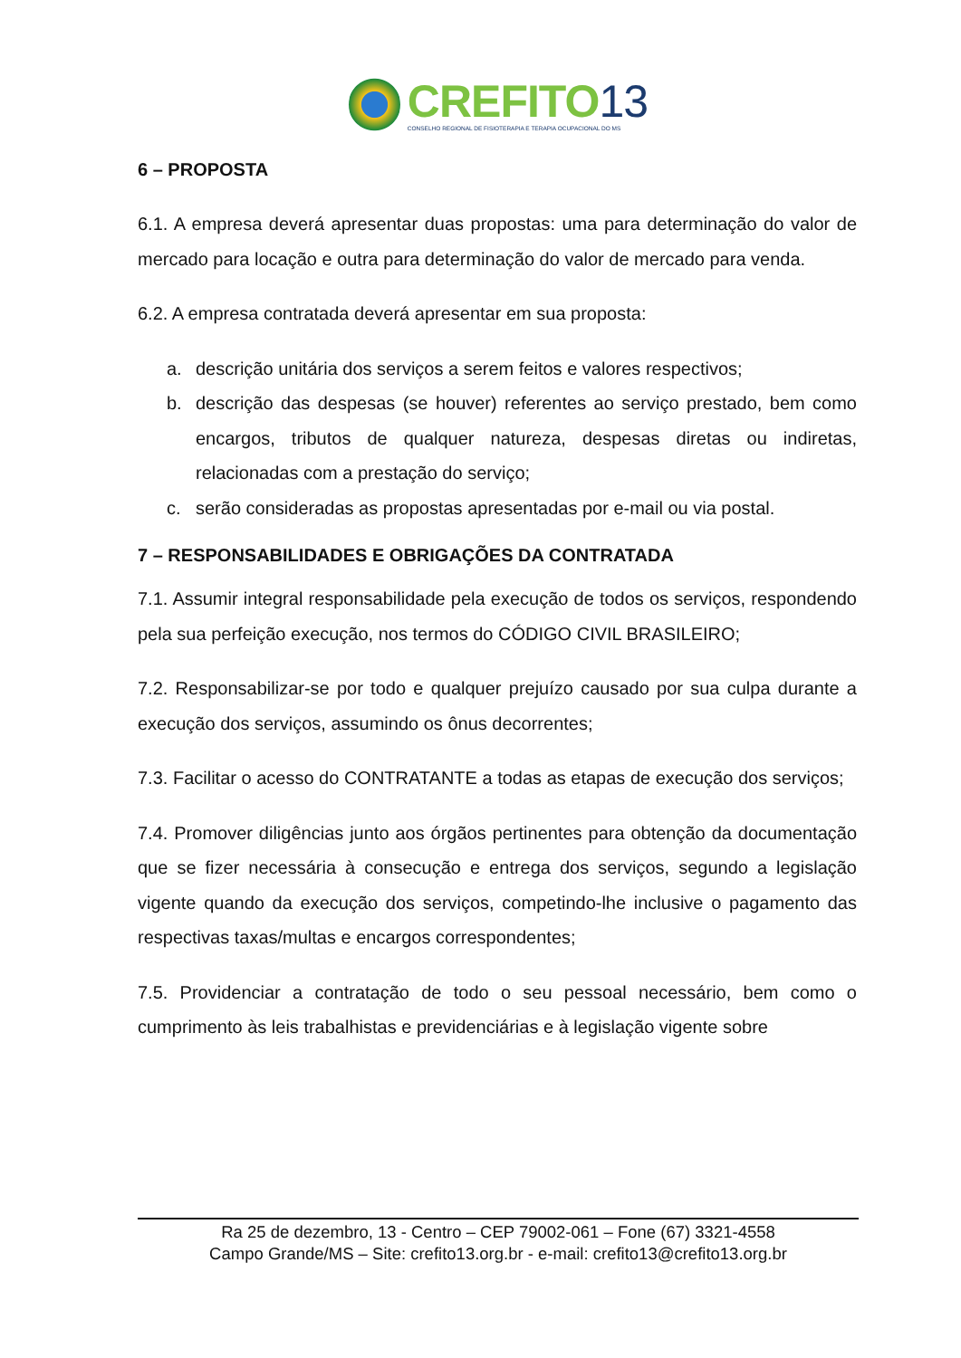CREFITO13
CONSELHO REGIONAL DE FISIOTERAPIA E TERAPIA OCUPACIONAL DO MS
6 – PROPOSTA
6.1. A empresa deverá apresentar duas propostas: uma para determinação do valor de mercado para locação e outra para determinação do valor de mercado para venda.
6.2. A empresa contratada deverá apresentar em sua proposta:
a. descrição unitária dos serviços a serem feitos e valores respectivos;
b. descrição das despesas (se houver) referentes ao serviço prestado, bem como encargos, tributos de qualquer natureza, despesas diretas ou indiretas, relacionadas com a prestação do serviço;
c. serão consideradas as propostas apresentadas por e-mail ou via postal.
7 – RESPONSABILIDADES E OBRIGAÇÕES DA CONTRATADA
7.1. Assumir integral responsabilidade pela execução de todos os serviços, respondendo pela sua perfeição execução, nos termos do CÓDIGO CIVIL BRASILEIRO;
7.2. Responsabilizar-se por todo e qualquer prejuízo causado por sua culpa durante a execução dos serviços, assumindo os ônus decorrentes;
7.3. Facilitar o acesso do CONTRATANTE a todas as etapas de execução dos serviços;
7.4. Promover diligências junto aos órgãos pertinentes para obtenção da documentação que se fizer necessária à consecução e entrega dos serviços, segundo a legislação vigente quando da execução dos serviços, competindo-lhe inclusive o pagamento das respectivas taxas/multas e encargos correspondentes;
7.5. Providenciar a contratação de todo o seu pessoal necessário, bem como o cumprimento às leis trabalhistas e previdenciárias e à legislação vigente sobre
Ra 25 de dezembro, 13 - Centro – CEP 79002-061 – Fone (67) 3321-4558
Campo Grande/MS – Site: crefito13.org.br - e-mail: crefito13@crefito13.org.br